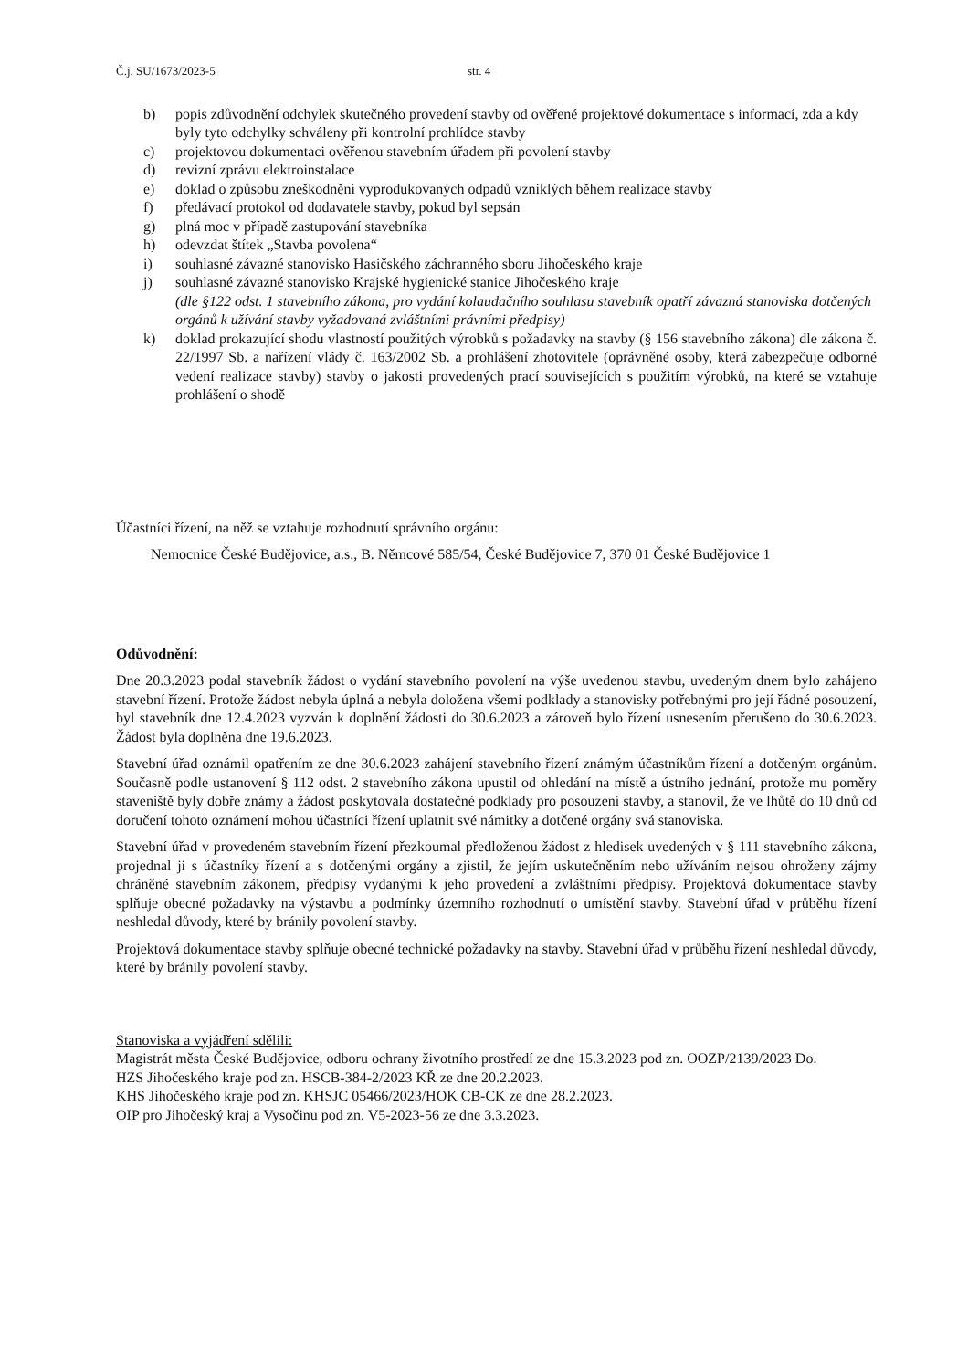Č.j. SU/1673/2023-5 str. 4
b) popis zdůvodnění odchylek skutečného provedení stavby od ověřené projektové dokumentace s informací, zda a kdy byly tyto odchylky schváleny při kontrolní prohlídce stavby
c) projektovou dokumentaci ověřenou stavebním úřadem při povolení stavby
d) revizní zprávu elektroinstalace
e) doklad o způsobu zneškodnění vyprodukovaných odpadů vzniklých během realizace stavby
f) předávací protokol od dodavatele stavby, pokud byl sepsán
g) plná moc v případě zastupování stavebníka
h) odevzdat štítek „Stavba povolena“
i) souhlasné závazné stanovisko Hasičského záchranného sboru Jihočeského kraje
j) souhlasné závazné stanovisko Krajské hygienické stanice Jihočeského kraje
(dle §122 odst. 1 stavebního zákona, pro vydání kolaudačního souhlasu stavebník opatří závazná stanoviska dotčených orgánů k užívání stavby vyžadovaná zvláštními právními předpisy)
k) doklad prokazující shodu vlastností použitých výrobků s požadavky na stavby (§ 156 stavebního zákona) dle zákona č. 22/1997 Sb. a nařízení vlády č. 163/2002 Sb. a prohlášení zhotovitele (oprávněné osoby, která zabezpečuje odborné vedení realizace stavby) stavby o jakosti provedených prací souvisejících s použitím výrobků, na které se vztahuje prohlášení o shodě
Účastníci řízení, na něž se vztahuje rozhodnutí správního orgánu:
Nemocnice České Budějovice, a.s., B. Němcové 585/54, České Budějovice 7, 370 01 České Budějovice 1
Odůvodnění:
Dne 20.3.2023 podal stavebník žádost o vydání stavebního povolení na výše uvedenou stavbu, uvedeným dnem bylo zahájeno stavební řízení. Protože žádost nebyla úplná a nebyla doložena všemi podklady a stanovisky potřebnými pro její řádné posouzení, byl stavebník dne 12.4.2023 vyzván k doplnění žádosti do 30.6.2023 a zároveň bylo řízení usnesením přerušeno do 30.6.2023. Žádost byla doplněna dne 19.6.2023.
Stavební úřad oznámil opatřením ze dne 30.6.2023 zahájení stavebního řízení známým účastníkům řízení a dotčeným orgánům. Současně podle ustanovení § 112 odst. 2 stavebního zákona upustil od ohledání na místě a ústního jednání, protože mu poměry staveniště byly dobře známy a žádost poskytovala dostatečné podklady pro posouzení stavby, a stanovil, že ve lhůtě do 10 dnů od doručení tohoto oznámení mohou účastníci řízení uplatnit své námitky a dotčené orgány svá stanoviska.
Stavební úřad v provedeném stavebním řízení přezkoumal předloženou žádost z hledisek uvedených v § 111 stavebního zákona, projednal ji s účastníky řízení a s dotčenými orgány a zjistil, že jejím uskutečněním nebo užíváním nejsou ohroženy zájmy chráněné stavebním zákonem, předpisy vydanými k jeho provedení a zvláštními předpisy. Projektová dokumentace stavby splňuje obecné požadavky na výstavbu a podmínky územního rozhodnutí o umístění stavby. Stavební úřad v průběhu řízení neshledal důvody, které by bránily povolení stavby.
Projektová dokumentace stavby splňuje obecné technické požadavky na stavby. Stavební úřad v průběhu řízení neshledal důvody, které by bránily povolení stavby.
Stanoviska a vyjádření sdělili:
Magistrát města České Budějovice, odboru ochrany životního prostředí ze dne 15.3.2023 pod zn. OOZP/2139/2023 Do.
HZS Jihočeského kraje pod zn. HSCB-384-2/2023 KŘ ze dne 20.2.2023.
KHS Jihočeského kraje pod zn. KHSJC 05466/2023/HOK CB-CK ze dne 28.2.2023.
OIP pro Jihočeský kraj a Vysočinu pod zn. V5-2023-56 ze dne 3.3.2023.